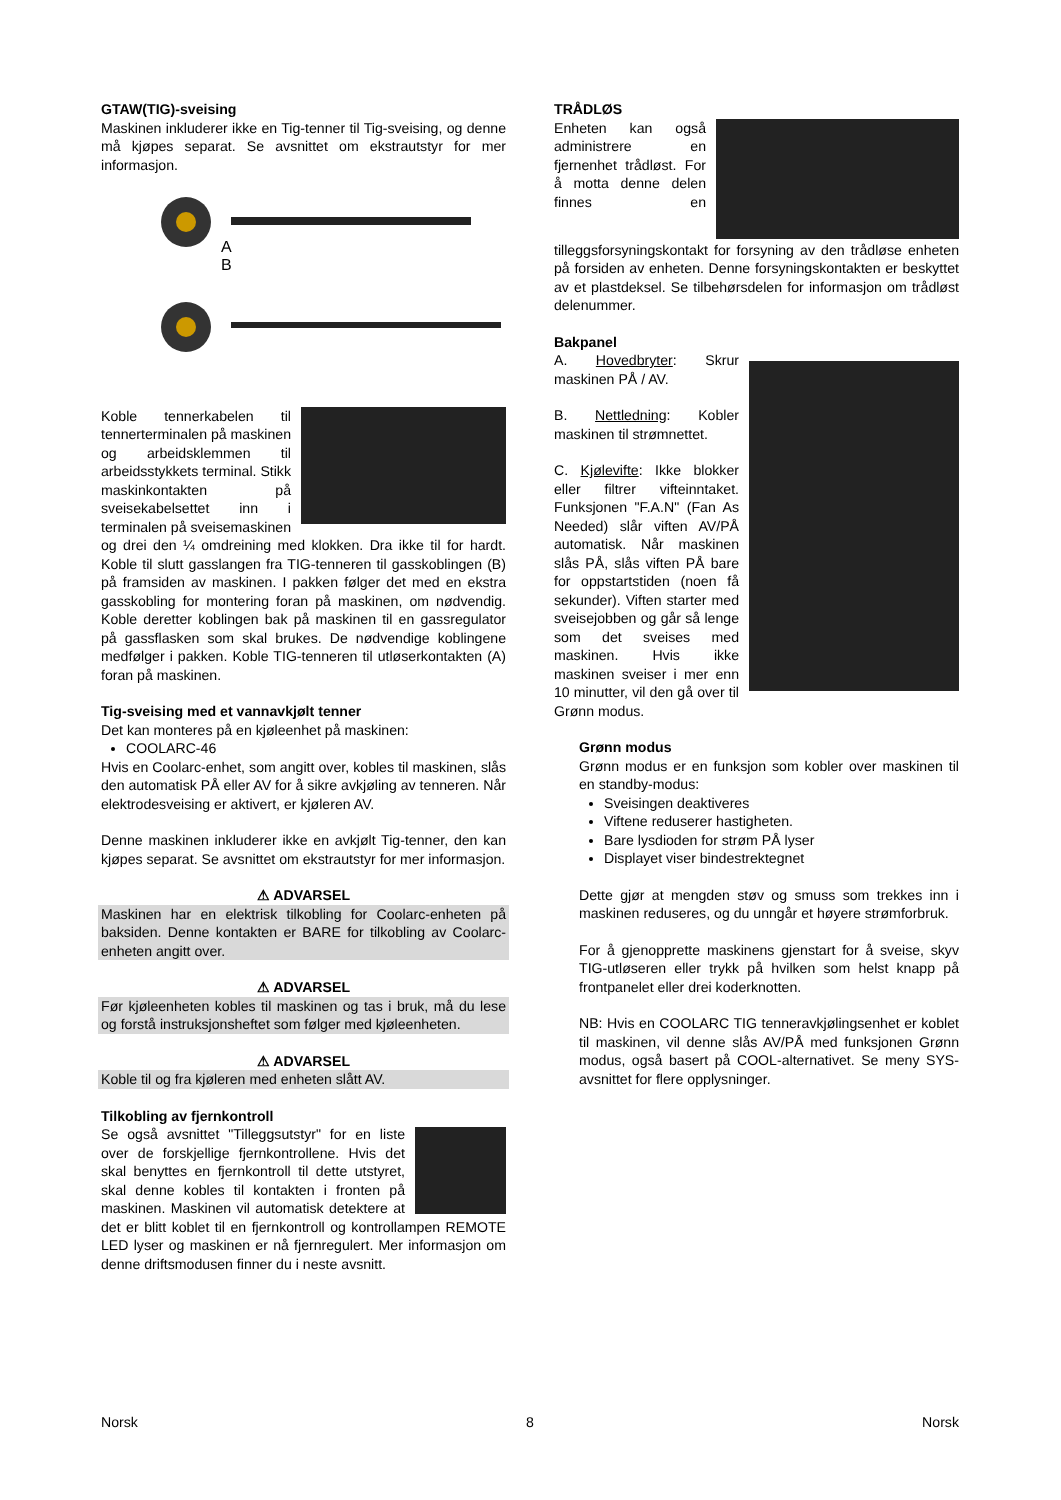GTAW(TIG)-sveising
Maskinen inkluderer ikke en Tig-tenner til Tig-sveising, og denne må kjøpes separat. Se avsnittet om ekstrautstyr for mer informasjon.
A
B
Koble tennerkabelen til tennerterminalen på maskinen og arbeidsklemmen til arbeidsstykkets terminal. Stikk maskinkontakten på sveisekabelsettet inn i terminalen på sveisemaskinen og drei den ¼ omdreining med klokken. Dra ikke til for hardt. Koble til slutt gasslangen fra TIG-tenneren til gasskoblingen (B) på framsiden av maskinen. I pakken følger det med en ekstra gasskobling for montering foran på maskinen, om nødvendig. Koble deretter koblingen bak på maskinen til en gassregulator på gassflasken som skal brukes. De nødvendige koblingene medfølger i pakken. Koble TIG-tenneren til utløserkontakten (A) foran på maskinen.
Tig-sveising med et vannavkjølt tenner
Det kan monteres på en kjøleenhet på maskinen:
COOLARC-46
Hvis en Coolarc-enhet, som angitt over, kobles til maskinen, slås den automatisk PÅ eller AV for å sikre avkjøling av tenneren. Når elektrodesveising er aktivert, er kjøleren AV.
Denne maskinen inkluderer ikke en avkjølt Tig-tenner, den kan kjøpes separat. Se avsnittet om ekstrautstyr for mer informasjon.
⚠ ADVARSEL
Maskinen har en elektrisk tilkobling for Coolarc-enheten på baksiden. Denne kontakten er BARE for tilkobling av Coolarc-enheten angitt over.
⚠ ADVARSEL
Før kjøleenheten kobles til maskinen og tas i bruk, må du lese og forstå instruksjonsheftet som følger med kjøleenheten.
⚠ ADVARSEL
Koble til og fra kjøleren med enheten slått AV.
Tilkobling av fjernkontroll
Se også avsnittet "Tilleggsutstyr" for en liste over de forskjellige fjernkontrollene. Hvis det skal benyttes en fjernkontroll til dette utstyret, skal denne kobles til kontakten i fronten på maskinen. Maskinen vil automatisk detektere at det er blitt koblet til en fjernkontroll og kontrollampen REMOTE LED lyser og maskinen er nå fjernregulert. Mer informasjon om denne driftsmodusen finner du i neste avsnitt.
TRÅDLØS
Enheten kan også administrere en fjernenhet trådløst. For å motta denne delen finnes en tilleggsforsyningskontakt for forsyning av den trådløse enheten på forsiden av enheten. Denne forsyningskontakten er beskyttet av et plastdeksel. Se tilbehørsdelen for informasjon om trådløst delenummer.
Bakpanel
A. Hovedbryter: Skrur maskinen PÅ / AV.
B. Nettledning: Kobler maskinen til strømnettet.
C. Kjølevifte: Ikke blokker eller filtrer vifteinntaket. Funksjonen "F.A.N" (Fan As Needed) slår viften AV/PÅ automatisk. Når maskinen slås PÅ, slås viften PÅ bare for oppstartstiden (noen få sekunder). Viften starter med sveisejobben og går så lenge som det sveises med maskinen. Hvis ikke maskinen sveiser i mer enn 10 minutter, vil den gå over til Grønn modus.
Grønn modus
Grønn modus er en funksjon som kobler over maskinen til en standby-modus:
Sveisingen deaktiveres
Viftene reduserer hastigheten.
Bare lysdioden for strøm PÅ lyser
Displayet viser bindestrektegnet
Dette gjør at mengden støv og smuss som trekkes inn i maskinen reduseres, og du unngår et høyere strømforbruk.
For å gjenopprette maskinens gjenstart for å sveise, skyv TIG-utløseren eller trykk på hvilken som helst knapp på frontpanelet eller drei koderknotten.
NB: Hvis en COOLARC TIG tenneravkjølingsenhet er koblet til maskinen, vil denne slås AV/PÅ med funksjonen Grønn modus, også basert på COOL-alternativet. Se meny SYS-avsnittet for flere opplysninger.
Norsk 8 Norsk